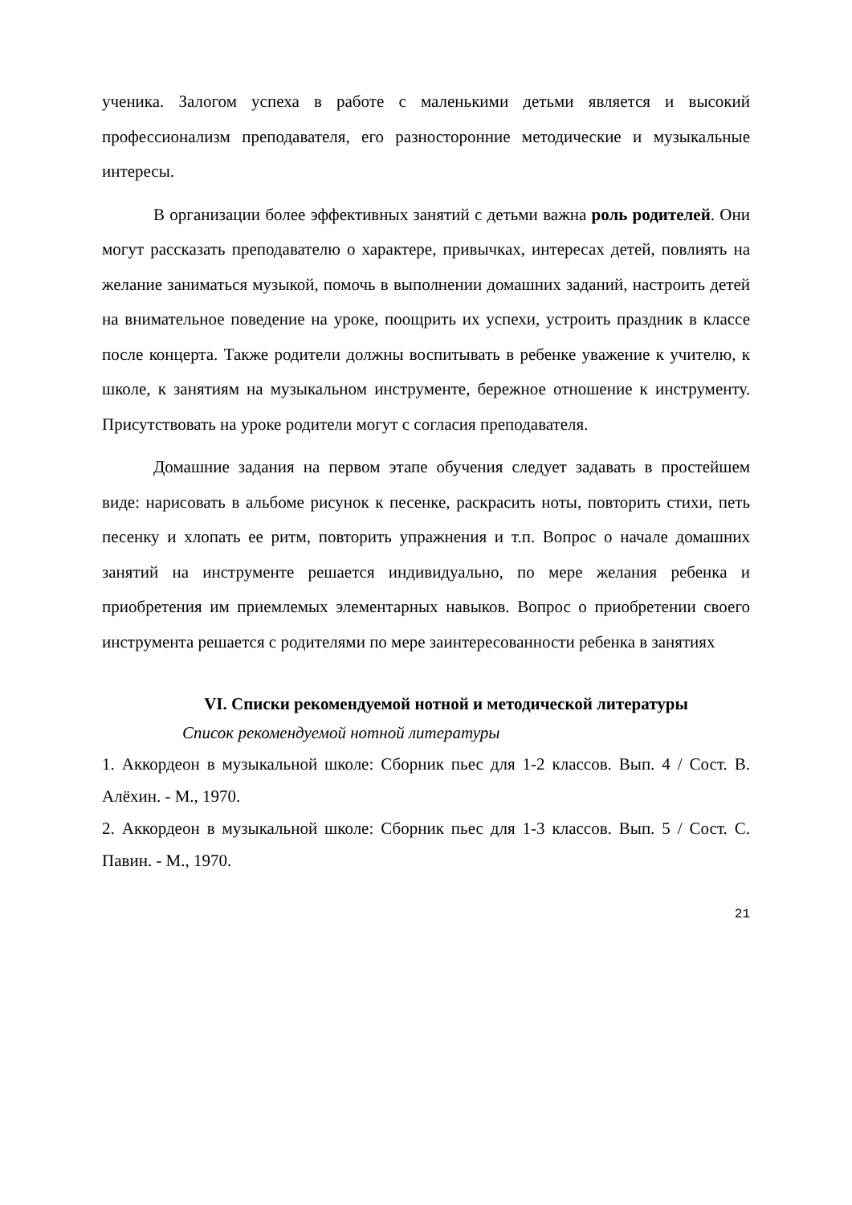ученика. Залогом успеха в работе с маленькими детьми является и высокий профессионализм преподавателя, его разносторонние методические и музыкальные интересы.
В организации более эффективных занятий с детьми важна роль родителей. Они могут рассказать преподавателю о характере, привычках, интересах детей, повлиять на желание заниматься музыкой, помочь в выполнении домашних заданий, настроить детей на внимательное поведение на уроке, поощрить их успехи, устроить праздник в классе после концерта. Также родители должны воспитывать в ребенке уважение к учителю, к школе, к занятиям на музыкальном инструменте, бережное отношение к инструменту. Присутствовать на уроке родители могут с согласия преподавателя.
Домашние задания на первом этапе обучения следует задавать в простейшем виде: нарисовать в альбоме рисунок к песенке, раскрасить ноты, повторить стихи, петь песенку и хлопать ее ритм, повторить упражнения и т.п. Вопрос о начале домашних занятий на инструменте решается индивидуально, по мере желания ребенка и приобретения им приемлемых элементарных навыков. Вопрос о приобретении своего инструмента решается с родителями по мере заинтересованности ребенка в занятиях
VI. Списки рекомендуемой нотной и методической литературы
Список рекомендуемой нотной литературы
1. Аккордеон в музыкальной школе: Сборник пьес для 1-2 классов. Вып. 4 / Сост. В. Алёхин. - М., 1970.
2. Аккордеон в музыкальной школе: Сборник пьес для 1-3 классов. Вып. 5 / Сост. С. Павин. - М., 1970.
21